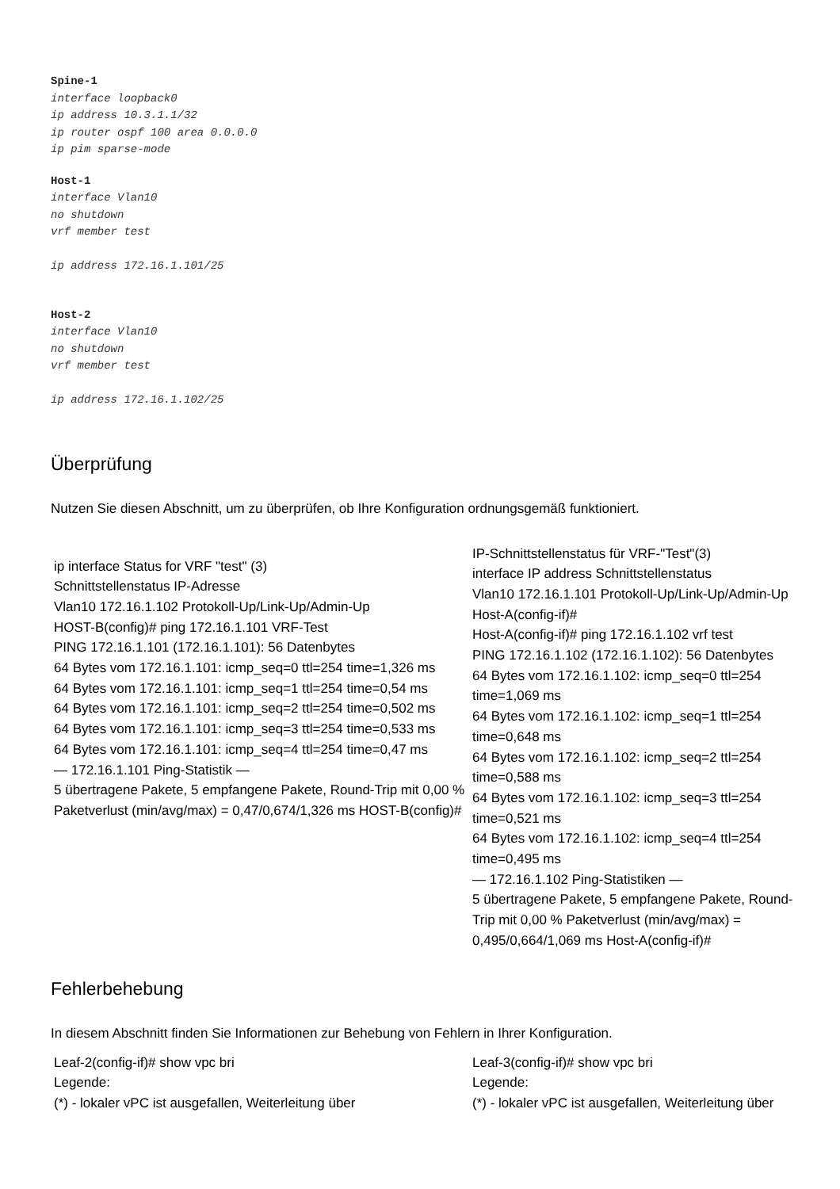Spine-1
interface loopback0
ip address 10.3.1.1/32
ip router ospf 100 area 0.0.0.0
ip pim sparse-mode
Host-1
interface Vlan10
no shutdown
vrf member test
ip address 172.16.1.101/25
Host-2
interface Vlan10
no shutdown
vrf member test
ip address 172.16.1.102/25
Überprüfung
Nutzen Sie diesen Abschnitt, um zu überprüfen, ob Ihre Konfiguration ordnungsgemäß funktioniert.
| ip interface Status for VRF "test" (3) Schnittstellenstatus IP-Adresse Vlan10 172.16.1.102 Protokoll-Up/Link-Up/Admin-Up HOST-B(config)# ping 172.16.1.101 VRF-Test PING 172.16.1.101 (172.16.1.101): 56 Datenbytes 64 Bytes vom 172.16.1.101: icmp_seq=0 ttl=254 time=1,326 ms 64 Bytes vom 172.16.1.101: icmp_seq=1 ttl=254 time=0,54 ms 64 Bytes vom 172.16.1.101: icmp_seq=2 ttl=254 time=0,502 ms 64 Bytes vom 172.16.1.101: icmp_seq=3 ttl=254 time=0,533 ms 64 Bytes vom 172.16.1.101: icmp_seq=4 ttl=254 time=0,47 ms — 172.16.1.101 Ping-Statistik — 5 übertragene Pakete, 5 empfangene Pakete, Round-Trip mit 0,00 % Paketverlust (min/avg/max) = 0,47/0,674/1,326 ms HOST-B(config)# | IP-Schnittstellenstatus für VRF-"Test"(3) interface IP address Schnittstellenstatus Vlan10 172.16.1.101 Protokoll-Up/Link-Up/Admin-Up Host-A(config-if)# Host-A(config-if)# ping 172.16.1.102 vrf test PING 172.16.1.102 (172.16.1.102): 56 Datenbytes 64 Bytes vom 172.16.1.102: icmp_seq=0 ttl=254 time=1,069 ms 64 Bytes vom 172.16.1.102: icmp_seq=1 ttl=254 time=0,648 ms 64 Bytes vom 172.16.1.102: icmp_seq=2 ttl=254 time=0,588 ms 64 Bytes vom 172.16.1.102: icmp_seq=3 ttl=254 time=0,521 ms 64 Bytes vom 172.16.1.102: icmp_seq=4 ttl=254 time=0,495 ms — 172.16.1.102 Ping-Statistiken — 5 übertragene Pakete, 5 empfangene Pakete, Round- Trip mit 0,00 % Paketverlust (min/avg/max) = 0,495/0,664/1,069 ms Host-A(config-if)# |
Fehlerbehebung
In diesem Abschnitt finden Sie Informationen zur Behebung von Fehlern in Ihrer Konfiguration.
| Leaf-2(config-if)# show vpc bri Legende: (*) - lokaler vPC ist ausgefallen, Weiterleitung über | Leaf-3(config-if)# show vpc bri Legende: (*) - lokaler vPC ist ausgefallen, Weiterleitung über |